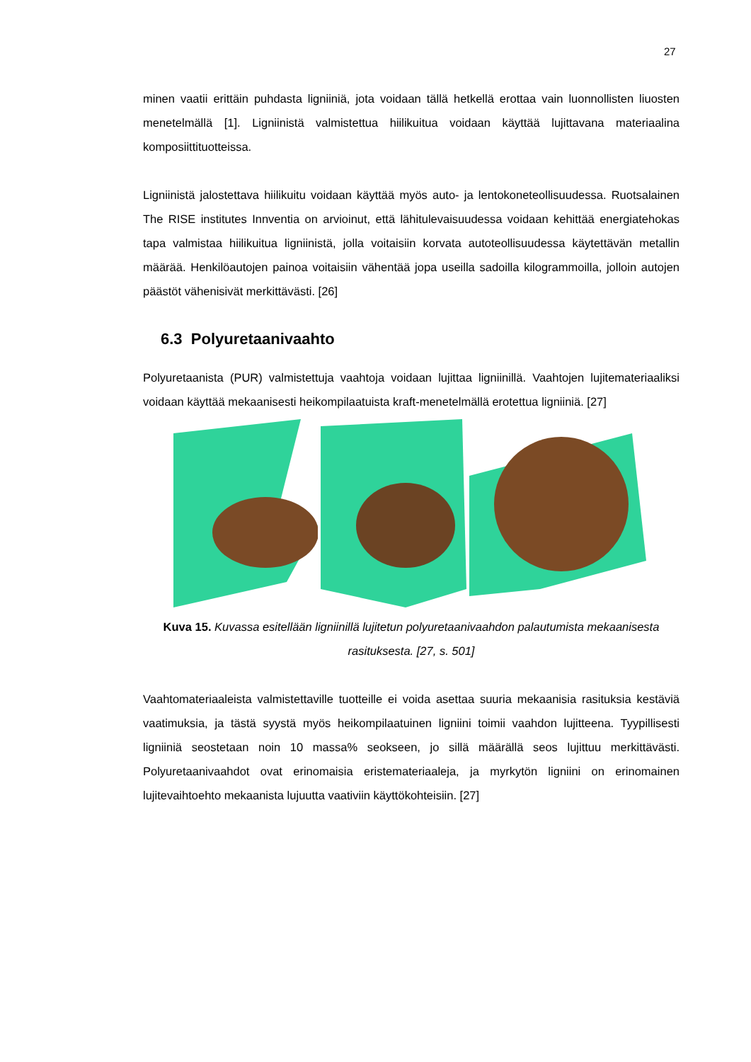27
minen vaatii erittäin puhdasta ligniiniä, jota voidaan tällä hetkellä erottaa vain luonnollisten liuosten menetelmällä [1]. Ligniinistä valmistettua hiilikuitua voidaan käyttää lujittavana materiaalina komposiittituotteissa.
Ligniinistä jalostettava hiilikuitu voidaan käyttää myös auto- ja lentokoneteollisuudessa. Ruotsalainen The RISE institutes Innventia on arvioinut, että lähitulevaisuudessa voidaan kehittää energiatehokas tapa valmistaa hiilikuitua ligniinistä, jolla voitaisiin korvata autoteollisuudessa käytettävän metallin määrää. Henkilöautojen painoa voitaisiin vähentää jopa useilla sadoilla kilogrammoilla, jolloin autojen päästöt vähenisivät merkittävästi. [26]
6.3 Polyuretaanivaahto
Polyuretaanista (PUR) valmistettuja vaahtoja voidaan lujittaa ligniinillä. Vaahtojen lujitemateriaaliksi voidaan käyttää mekaanisesti heikompilaatuista kraft-menetelmällä erotettua ligniiniä. [27]
Kuva 15. Kuvassa esitellään ligniinillä lujitetun polyuretaanivaahdon palautumista mekaanisesta rasituksesta. [27, s. 501]
Vaahtomateriaaleista valmistettaville tuotteille ei voida asettaa suuria mekaanisia rasituksia kestäviä vaatimuksia, ja tästä syystä myös heikompilaatuinen ligniini toimii vaahdon lujitteena. Tyypillisesti ligniiniä seostetaan noin 10 massa% seokseen, jo sillä määrällä seos lujittuu merkittävästi. Polyuretaanivaahdot ovat erinomaisia eristemateriaaleja, ja myrkytön ligniini on erinomainen lujitevaihtoehto mekaanista lujuutta vaativiin käyttökohteisiin. [27]